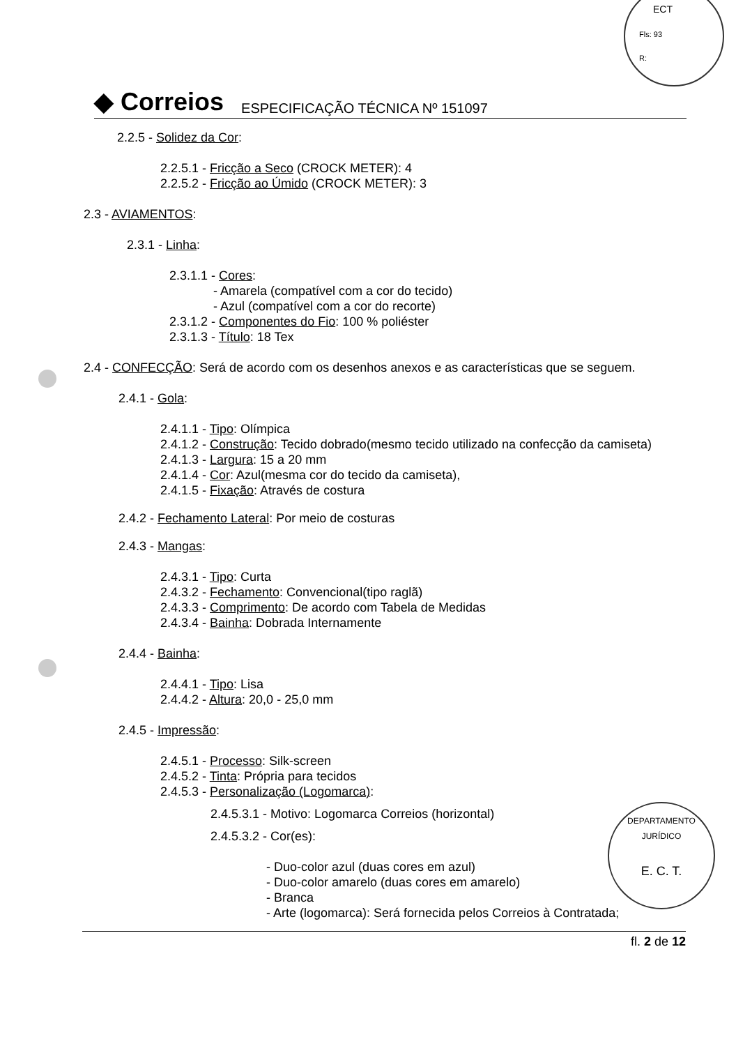ECT
Fls: 93
R:
◆ Correios ESPECIFICAÇÃO TÉCNICA Nº 151097
2.2.5 - Solidez da Cor:
2.2.5.1 - Fricção a Seco (CROCK METER): 4
2.2.5.2 - Fricção ao Úmido (CROCK METER): 3
2.3 - AVIAMENTOS:
2.3.1 - Linha:
2.3.1.1 - Cores:
- Amarela (compatível com a cor do tecido)
- Azul (compatível com a cor do recorte)
2.3.1.2 - Componentes do Fio: 100 % poliéster
2.3.1.3 - Título: 18 Tex
2.4 - CONFECÇÃO: Será de acordo com os desenhos anexos e as características que se seguem.
2.4.1 - Gola:
2.4.1.1 - Tipo: Olímpica
2.4.1.2 - Construção: Tecido dobrado(mesmo tecido utilizado na confecção da camiseta)
2.4.1.3 - Largura: 15 a 20 mm
2.4.1.4 - Cor: Azul(mesma cor do tecido da camiseta),
2.4.1.5 - Fixação: Através de costura
2.4.2 - Fechamento Lateral: Por meio de costuras
2.4.3 - Mangas:
2.4.3.1 - Tipo: Curta
2.4.3.2 - Fechamento: Convencional(tipo raglã)
2.4.3.3 - Comprimento: De acordo com Tabela de Medidas
2.4.3.4 - Bainha: Dobrada Internamente
2.4.4 - Bainha:
2.4.4.1 - Tipo: Lisa
2.4.4.2 - Altura: 20,0 - 25,0 mm
2.4.5 - Impressão:
2.4.5.1 - Processo: Silk-screen
2.4.5.2 - Tinta: Própria para tecidos
2.4.5.3 - Personalização (Logomarca):
2.4.5.3.1 - Motivo: Logomarca Correios (horizontal)
2.4.5.3.2 - Cor(es):
- Duo-color azul (duas cores em azul)
- Duo-color amarelo (duas cores em amarelo)
- Branca
- Arte (logomarca): Será fornecida pelos Correios à Contratada;
DEPARTAMENTO JURÍDICO
E. C. T.
fl. 2 de 12